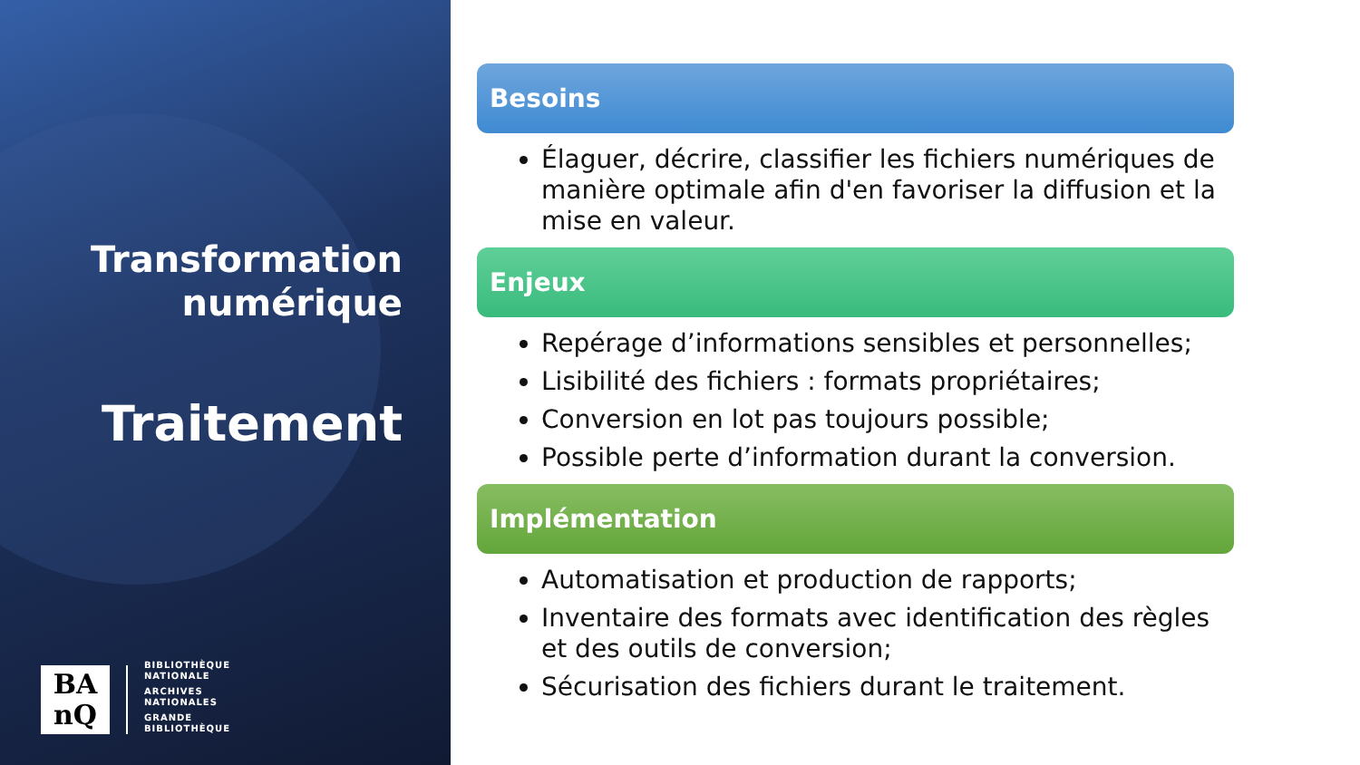Transformation numérique
Traitement
BA
nQ
BIBLIOTHÈQUE
NATIONALE
ARCHIVES
NATIONALES
GRANDE
BIBLIOTHÈQUE
Besoins
Élaguer, décrire, classifier les fichiers numériques de manière optimale afin d'en favoriser la diffusion et la mise en valeur.
Enjeux
Repérage d’informations sensibles et personnelles;
Lisibilité des fichiers : formats propriétaires;
Conversion en lot pas toujours possible;
Possible perte d’information durant la conversion.
Implémentation
Automatisation et production de rapports;
Inventaire des formats avec identification des règles et des outils de conversion;
Sécurisation des fichiers durant le traitement.